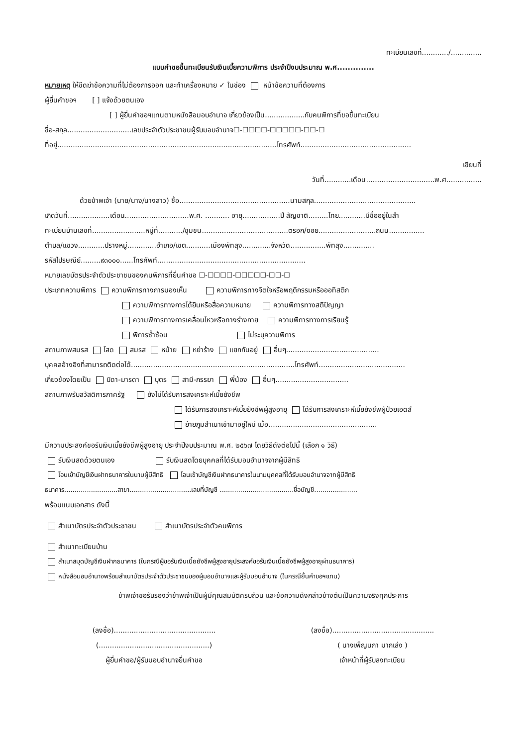ทะเบียนเลขที่............/..............
แบบคำขอขึ้นทะเบียนรับเงินเบี้ยความพิการ ประจำปีงบประมาณ พ.ศ..............
หมายเหตุ ให้ขีดฆ่าข้อความที่ไม่ต้องการออก และทำเครื่องหมาย ✓ ในช่อง หน้าข้อความที่ต้องการ
ผู้ยื่นคำขอฯ [ ] แจ้งด้วยตนเอง
[ ] ผู้ยื่นคำขอฯแทนตามหนังสือมอบอำนาจ เกี่ยวข้องเป็น..................กับคนพิการที่ขอขึ้นทะเบียน
ชื่อ-สกุล.............................เลขประจำตัวประชาชนผู้รับมอบอำนาจ☐-☐☐☐☐-☐☐☐☐☐-☐☐-☐
ที่อยู่...................................................................................................โทรศัพท์..................................................
เขียนที่
วันที่............เดือน...............................พ.ศ................
ด้วยข้าพเจ้า (นาย/นาง/นางสาว) ชื่อ..................................................นามสกุล..............................................
เกิดวันที่...................เดือน.............................พ.ศ. ........... อายุ.................ปี สัญชาติ.........ไทย............มีชื่ออยู่ในสำ
ทะเบียนบ้านเลขที่........................หมู่ที่.........../ชุมชน.......................................ตรอก/ซอย..........................ถนน................
ตำบล/แขวง............ปรางหมู่.............อำเภอ/เขต...........เมืองพัทลุง.............จังหวัด................พัทลุง..............
รหัสไปรษณีย์.........๙๓๐๐๐......โทรศัพท์...................................................................
หมายเลขบัตรประจำตัวประชาชนของคนพิการที่ยื่นคำขอ ☐-☐☐☐☐-☐☐☐☐☐-☐☐-☐
ประเภทความพิการ ความพิการทางการมองเห็น ความพิการทางจิตใจหรือพฤติกรรมหรือออทิสติก
ความพิการทางการได้ยินหรือสื่อความหมาย ความพิการทางสติปัญญา
ความพิการทางการเคลื่อนไหวหรือทางร่างกาย ความพิการทางการเรียนรู้
พิการซ้ำซ้อน ไม่ระบุความพิการ
สถานภาพสมรส โสด สมรส หม้าย หย่าร้าง แยกกันอยู่ อื่นๆ..........................................
บุคคลอ้างอิงที่สามารถติดต่อได้..........................................................................โทรศัพท์.......................................
เกี่ยวข้องโดยเป็น บิดา-มารดา บุตร สามี-ภรรยา พี่น้อง อื่นๆ.................................
สถานภาพรับสวัสดิการภาครัฐ ยังไม่ได้รับการสงเคราะห์เบี้ยยังชีพ
ได้รับการสงเคราะห์เบี้ยยังชีพผู้สูงอายุ ได้รับการสงเคราะห์เบี้ยยังชีพผู้ป่วยเอดส์
ย้ายภูมิลำเนาเข้ามาอยู่ใหม่ เมื่อ.................................................
มีความประสงค์ขอรับเงินเบี้ยยังชีพผู้สูงอายุ ประจำปีงบประมาณ พ.ศ. ๒๕๖๗ โดยวิธีดังต่อไปนี้ (เลือก ๑ วิธี)
รับเงินสดด้วยตนเอง รับเงินสดโดยบุคคลที่ได้รับมอบอำนาจจากผู้มีสิทธิ
โอนเข้าบัญชีเงินฝากธนาคารในนามผู้มีสิทธิ โอนเข้าบัญชีเงินฝากธนาคารในนามบุคคลที่ได้รับมอบอำนาจจากผู้มีสิทธิ
ธนาคาร..........................สาขา..............................เลขที่บัญชี ....................................ชื่อบัญชี.....................
พร้อมแนบเอกสาร ดังนี้
สำเนาบัตรประจำตัวประชาชน สำเนาบัตรประจำตัวคนพิการ
สำเนาทะเบียนบ้าน
สำเนาสมุดบัญชีเงินฝากธนาคาร (ในกรณีผู้ขอรับเงินเบี้ยยังชีพผู้สูงอายุประสงค์ขอรับเงินเบี้ยยังชีพผู้สูงอายุผ่านธนาคาร)
หนังสือมอบอำนาจพร้อมสำเนาบัตรประจำตัวประชาชนของผู้มอบอำนาจและผู้รับมอบอำนาจ (ในกรณียื่นคำขอฯแทน)
ข้าพเจ้าขอรับรองว่าข้าพเจ้าเป็นผู้มีคุณสมบัติครบถ้วน และข้อความดังกล่าวข้างต้นเป็นความจริงทุกประการ
(ลงชื่อ)..............................................
(..................................................)
ผู้ยื่นคำขอ/ผู้รับมอบอำนาจยื่นคำขอ
(ลงชื่อ)..............................................
( นางเพ็ญนภา มากเล่ง )
เจ้าหน้าที่ผู้รับลงทะเบียน